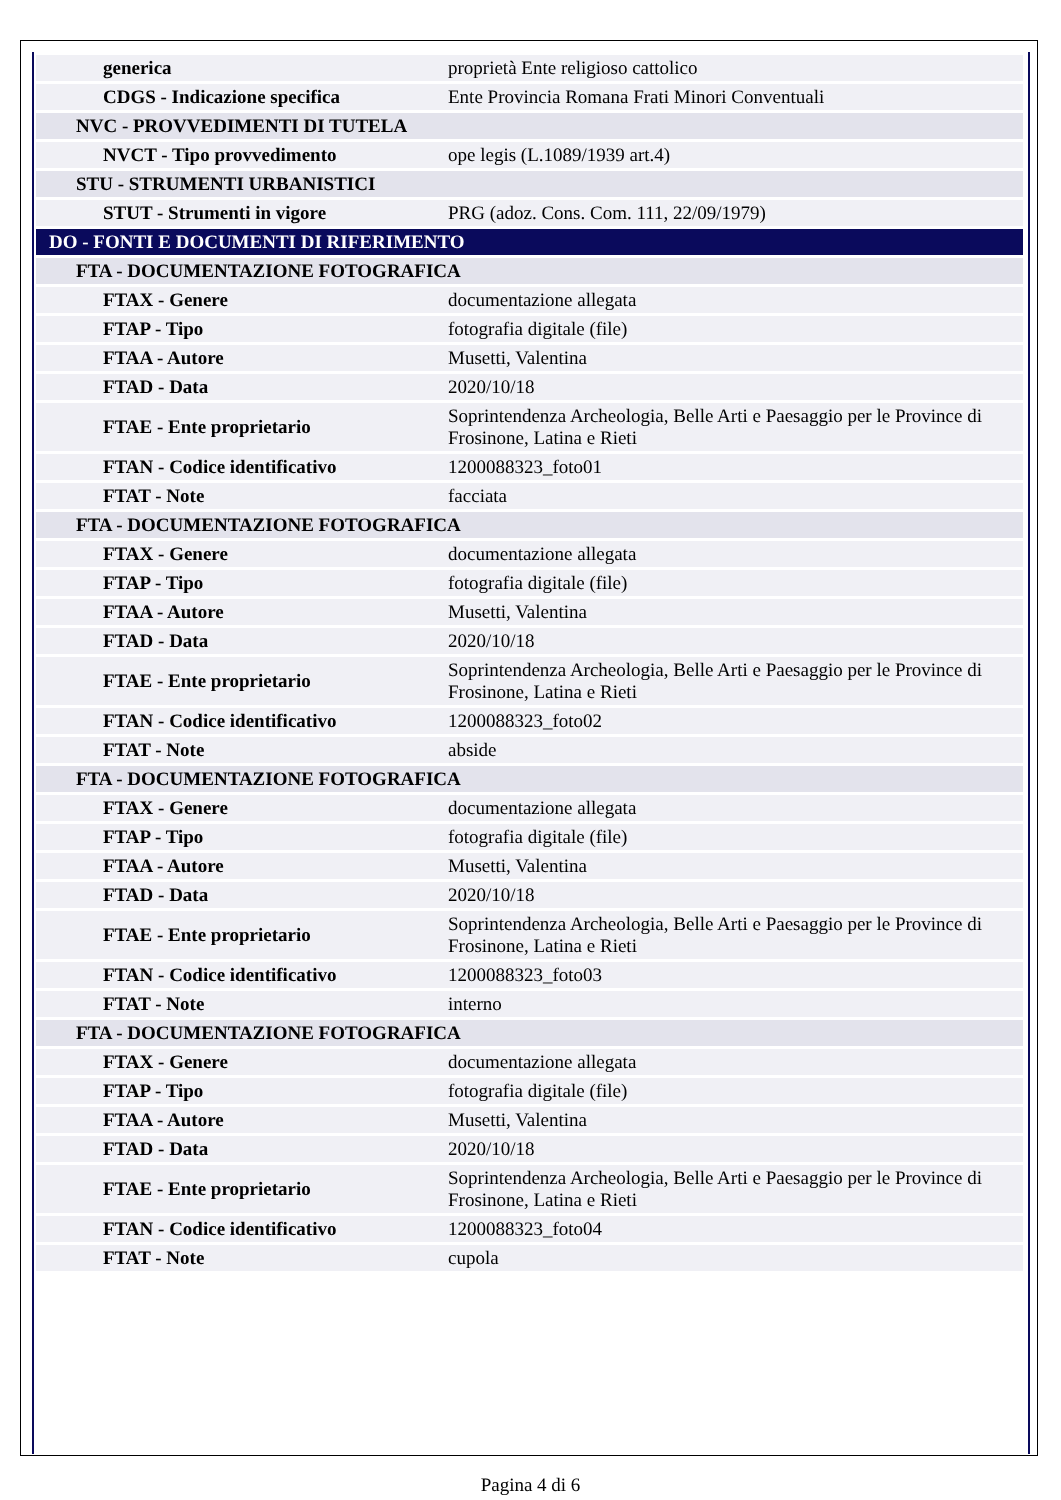| generica | proprietà Ente religioso cattolico |
| CDGS - Indicazione specifica | Ente Provincia Romana Frati Minori Conventuali |
| NVC - PROVVEDIMENTI DI TUTELA | |
| NVCT - Tipo provvedimento | ope legis (L.1089/1939 art.4) |
| STU - STRUMENTI URBANISTICI | |
| STUT - Strumenti in vigore | PRG (adoz. Cons. Com. 111, 22/09/1979) |
| DO - FONTI E DOCUMENTI DI RIFERIMENTO | |
| FTA - DOCUMENTAZIONE FOTOGRAFICA | |
| FTAX - Genere | documentazione allegata |
| FTAP - Tipo | fotografia digitale (file) |
| FTAA - Autore | Musetti, Valentina |
| FTAD - Data | 2020/10/18 |
| FTAE - Ente proprietario | Soprintendenza Archeologia, Belle Arti e Paesaggio per le Province di Frosinone, Latina e Rieti |
| FTAN - Codice identificativo | 1200088323_foto01 |
| FTAT - Note | facciata |
| FTA - DOCUMENTAZIONE FOTOGRAFICA | |
| FTAX - Genere | documentazione allegata |
| FTAP - Tipo | fotografia digitale (file) |
| FTAA - Autore | Musetti, Valentina |
| FTAD - Data | 2020/10/18 |
| FTAE - Ente proprietario | Soprintendenza Archeologia, Belle Arti e Paesaggio per le Province di Frosinone, Latina e Rieti |
| FTAN - Codice identificativo | 1200088323_foto02 |
| FTAT - Note | abside |
| FTA - DOCUMENTAZIONE FOTOGRAFICA | |
| FTAX - Genere | documentazione allegata |
| FTAP - Tipo | fotografia digitale (file) |
| FTAA - Autore | Musetti, Valentina |
| FTAD - Data | 2020/10/18 |
| FTAE - Ente proprietario | Soprintendenza Archeologia, Belle Arti e Paesaggio per le Province di Frosinone, Latina e Rieti |
| FTAN - Codice identificativo | 1200088323_foto03 |
| FTAT - Note | interno |
| FTA - DOCUMENTAZIONE FOTOGRAFICA | |
| FTAX - Genere | documentazione allegata |
| FTAP - Tipo | fotografia digitale (file) |
| FTAA - Autore | Musetti, Valentina |
| FTAD - Data | 2020/10/18 |
| FTAE - Ente proprietario | Soprintendenza Archeologia, Belle Arti e Paesaggio per le Province di Frosinone, Latina e Rieti |
| FTAN - Codice identificativo | 1200088323_foto04 |
| FTAT - Note | cupola |
Pagina 4 di 6